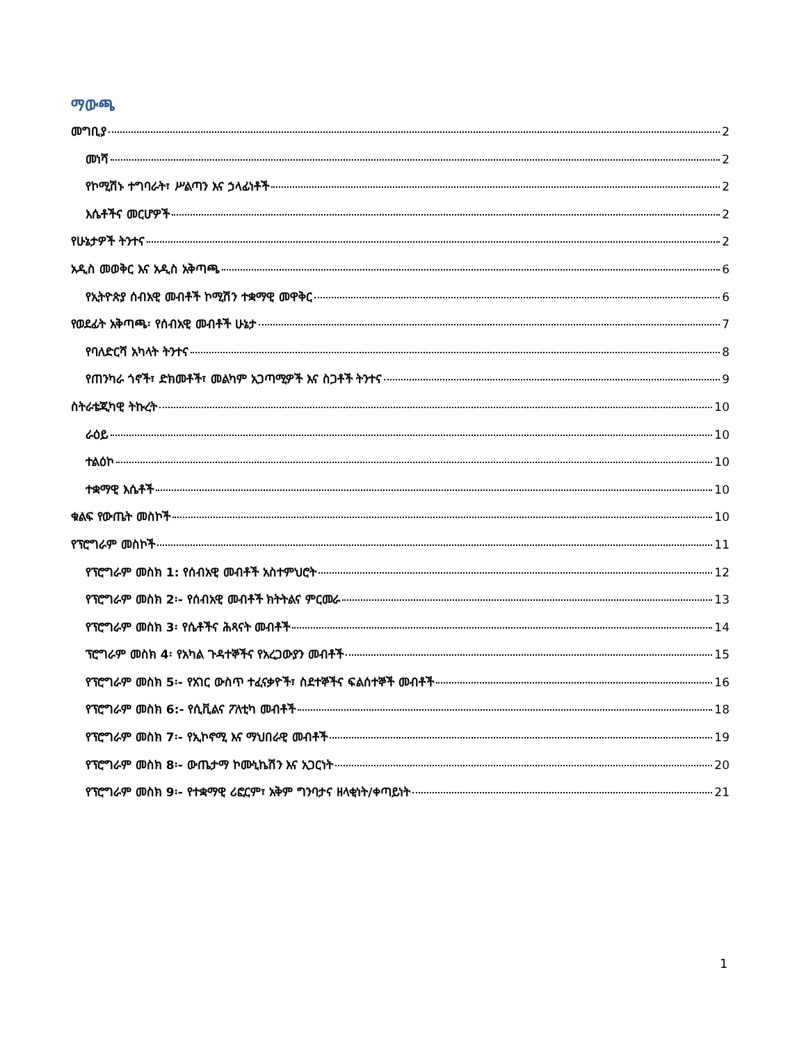ማውጫ
መግቢያ 2
መነሻ 2
የኮሚሽኑ ተግባራት፣ ሥልጣን እና ኃላፊነቶች 2
እሴቶችና መርሆዎች 2
የሁኔታዎች ትንተና 2
አዲስ መወቅር እና አዲስ አቅጣጫ 6
የኢትዮጵያ ሰብአዊ መብቶች ኮሚሽን ተቋማዊ መዋቅር 6
የወደፊት አቅጣጫ፡ የሰብአዊ መብቶች ሁኔታ 7
የባለድርሻ አካላት ትንተና 8
የጠንካራ ጎኖች፣ ድክመቶች፣ መልካም አጋጣሚዎች እና ስጋቶች ትንተና 9
ስትራቴጂካዊ ትኩረት 10
ራዕይ 10
ተልዕኮ 10
ተቋማዊ እሴቶች 10
ቁልፍ የውጤት መስኮች 10
የፕሮግራም መስኮች 11
የፕሮግራም መስክ 1: የሰብአዊ መብቶች አስተምህሮት 12
የፕሮግራም መስክ 2፡- የሰብአዊ መብቶች ክትትልና ምርመራ 13
የፕሮግራም መስክ 3፡ የሴቶችና ሕጻናት መብቶች 14
ፕሮግራም መስክ 4፡ የአካል ጉዳተኞችና የአረጋውያን መብቶች 15
የፕሮግራም መስክ 5፡- የአገር ውስጥ ተፈናቃዮች፣ ስደተኞችና ፍልሰተኞች መብቶች 16
የፕሮግራም መስክ 6:- የሲቪልና ፖለቲካ መብቶች 18
የፕሮግራም መስክ 7፡- የኢኮኖሚ እና ማህበራዊ መብቶች 19
የፕሮግራም መስክ 8፡- ውጤታማ ኮሙኒኬሽን እና አጋርነት 20
የፕሮግራም መስክ 9፡- የተቋማዊ ሪፎርም፣ አቅም ግንባታና ዘላቂነት/ቀጣይነት 21
1